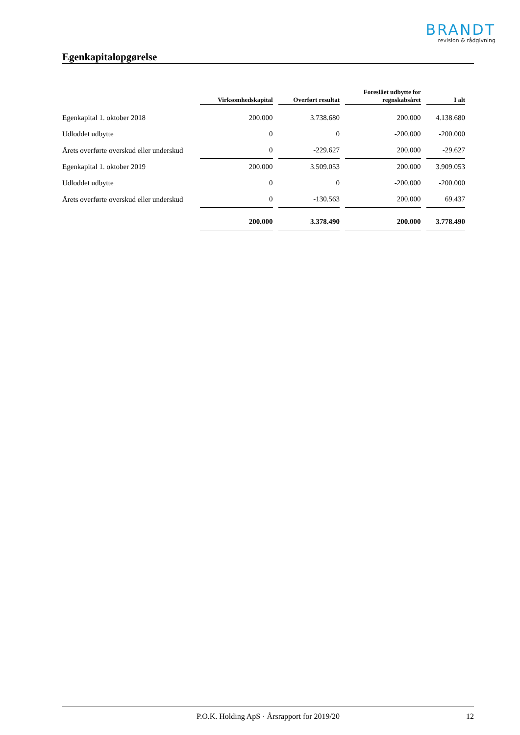BRANDT
revision & rådgivning
Egenkapitalopgørelse
| | Virksomhedskapital | Overført resultat | Foreslået udbytte for regnskabsåret | I alt |
| --- | --- | --- | --- | --- |
| Egenkapital 1. oktober 2018 | 200.000 | 3.738.680 | 200.000 | 4.138.680 |
| Udloddet udbytte | 0 | 0 | -200.000 | -200.000 |
| Årets overførte overskud eller underskud | 0 | -229.627 | 200.000 | -29.627 |
| Egenkapital 1. oktober 2019 | 200.000 | 3.509.053 | 200.000 | 3.909.053 |
| Udloddet udbytte | 0 | 0 | -200.000 | -200.000 |
| Årets overførte overskud eller underskud | 0 | -130.563 | 200.000 | 69.437 |
| | 200.000 | 3.378.490 | 200.000 | 3.778.490 |
P.O.K. Holding ApS · Årsrapport for 2019/20
12